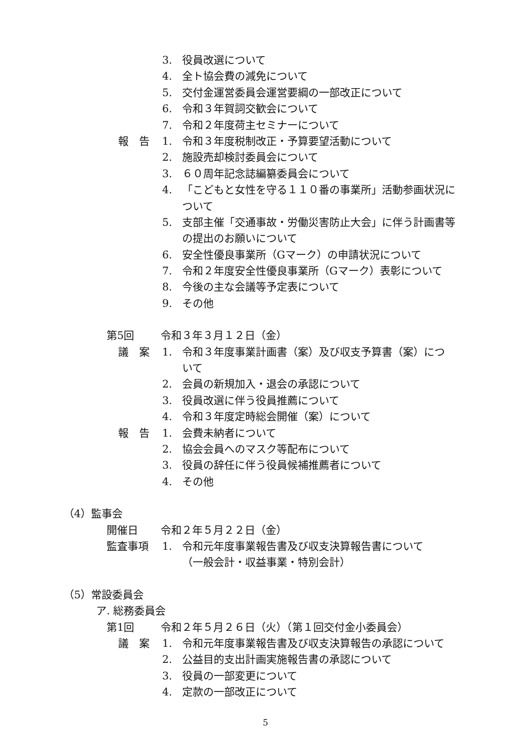3. 役員改選について
4. 全ト協会費の減免について
5. 交付金運営委員会運営要綱の一部改正について
6. 令和３年賀詞交歓会について
7. 令和２年度荷主セミナーについて
報　告 1. 令和３年度税制改正・予算要望活動について
2. 施設売却検討委員会について
3. ６０周年記念誌編纂委員会について
4. 「こどもと女性を守る１１０番の事業所」活動参画状況に
ついて
5. 支部主催「交通事故・労働災害防止大会」に伴う計画書等
の提出のお願いについて
6. 安全性優良事業所（Gマーク）の申請状況について
7. 令和２年度安全性優良事業所（Gマーク）表彰について
8. 今後の主な会議等予定表について
9. その他
第5回 令和３年３月１２日（金）
議　案 1. 令和３年度事業計画書（案）及び収支予算書（案）につ
いて
2. 会員の新規加入・退会の承認について
3. 役員改選に伴う役員推薦について
4. 令和３年度定時総会開催（案）について
報　告 1. 会費未納者について
2. 協会会員へのマスク等配布について
3. 役員の辞任に伴う役員候補推薦者について
4. その他
（4）監事会
開催日 令和２年５月２２日（金）
監査事項 1. 令和元年度事業報告書及び収支決算報告書について
（一般会計・収益事業・特別会計）
（5）常設委員会
ア. 総務委員会
第1回 令和２年５月２６日（火）（第１回交付金小委員会）
議　案 1. 令和元年度事業報告書及び収支決算報告の承認について
2. 公益目的支出計画実施報告書の承認について
3. 役員の一部変更について
4. 定款の一部改正について
5